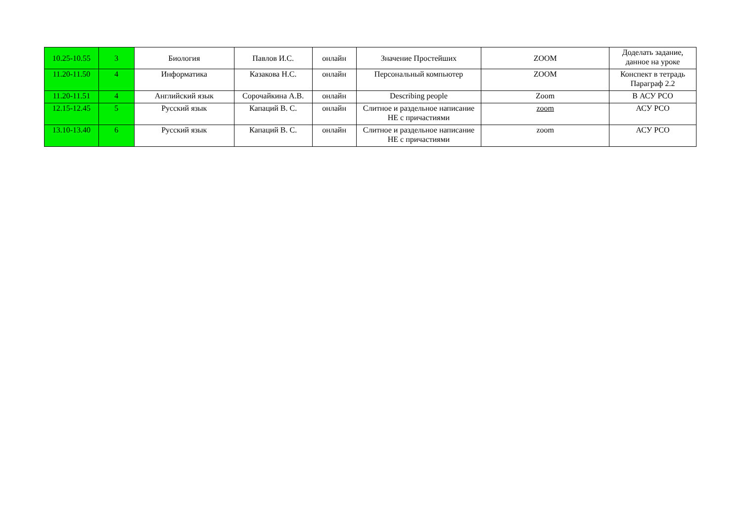| 10.25-10.55 | 3 | Биология | Павлов И.С. | онлайн | Значение Простейших | ZOOM | Доделать задание, данное на уроке |
| 11.20-11.50 | 4 | Информатика | Казакова Н.С. | онлайн | Персональный компьютер | ZOOM | Конспект в тетрадь Параграф 2.2 |
| 11.20-11.51 | 4 | Английский язык | Сорочайкина А.В. | онлайн | Describing people | Zoom | В АСУ РСО |
| 12.15-12.45 | 5 | Русский язык | Капаций В. С. | онлайн | Слитное и раздельное написание НЕ с причастиями | zoom | АСУ РСО |
| 13.10-13.40 | 6 | Русский язык | Капаций В. С. | онлайн | Слитное и раздельное написание НЕ с причастиями | zoom | АСУ РСО |